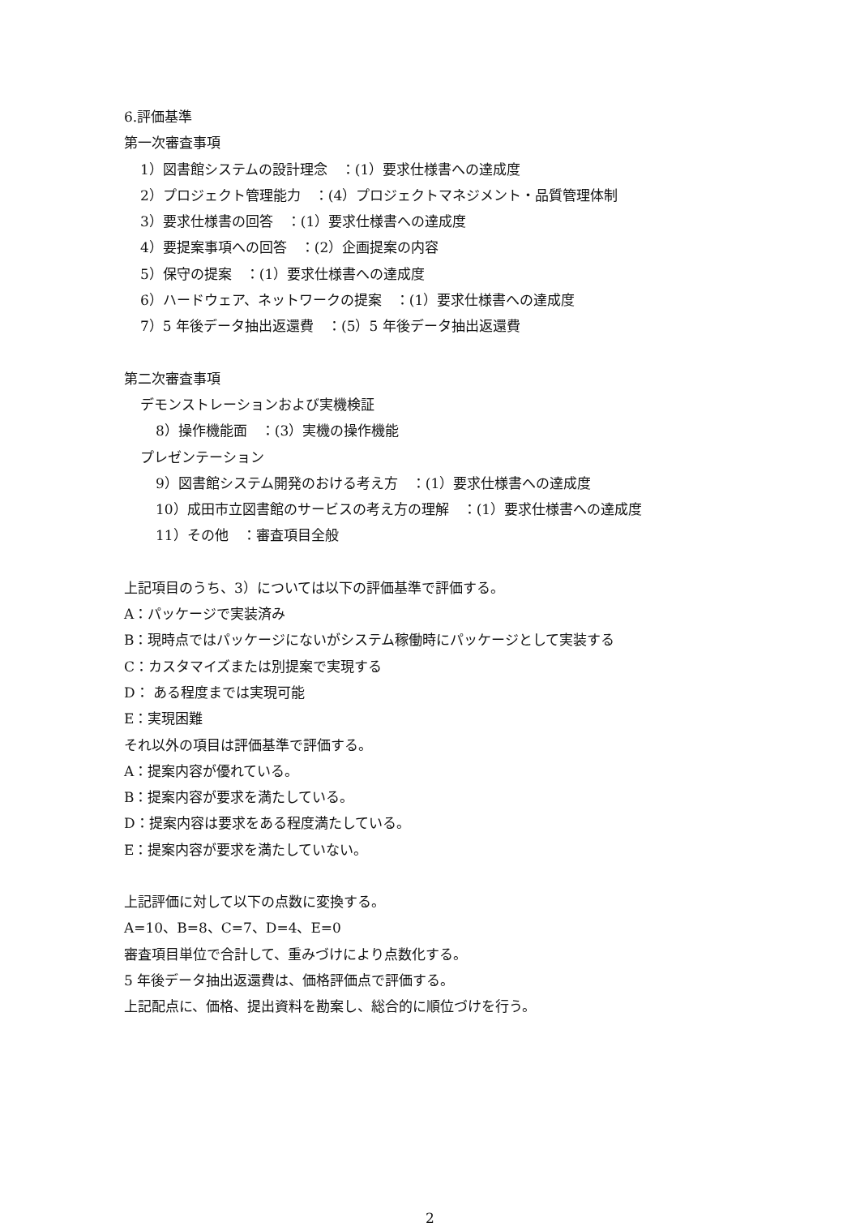6.評価基準
第一次審査事項
1）図書館システムの設計理念　：(1）要求仕様書への達成度
2）プロジェクト管理能力　：(4）プロジェクトマネジメント・品質管理体制
3）要求仕様書の回答　：(1）要求仕様書への達成度
4）要提案事項への回答　：(2）企画提案の内容
5）保守の提案　：(1）要求仕様書への達成度
6）ハードウェア、ネットワークの提案　：(1）要求仕様書への達成度
7）5 年後データ抽出返還費　：(5）5 年後データ抽出返還費
第二次審査事項
デモンストレーションおよび実機検証
8）操作機能面　：(3）実機の操作機能
プレゼンテーション
9）図書館システム開発のおける考え方　：(1）要求仕様書への達成度
10）成田市立図書館のサービスの考え方の理解　：(1）要求仕様書への達成度
11）その他　：審査項目全般
上記項目のうち、3）については以下の評価基準で評価する。
A：パッケージで実装済み
B：現時点ではパッケージにないがシステム稼働時にパッケージとして実装する
C：カスタマイズまたは別提案で実現する
D： ある程度までは実現可能
E：実現困難
それ以外の項目は評価基準で評価する。
A：提案内容が優れている。
B：提案内容が要求を満たしている。
D：提案内容は要求をある程度満たしている。
E：提案内容が要求を満たしていない。
上記評価に対して以下の点数に変換する。
A=10、B=8、C=7、D=4、E=0
審査項目単位で合計して、重みづけにより点数化する。
5 年後データ抽出返還費は、価格評価点で評価する。
上記配点に、価格、提出資料を勘案し、総合的に順位づけを行う。
2